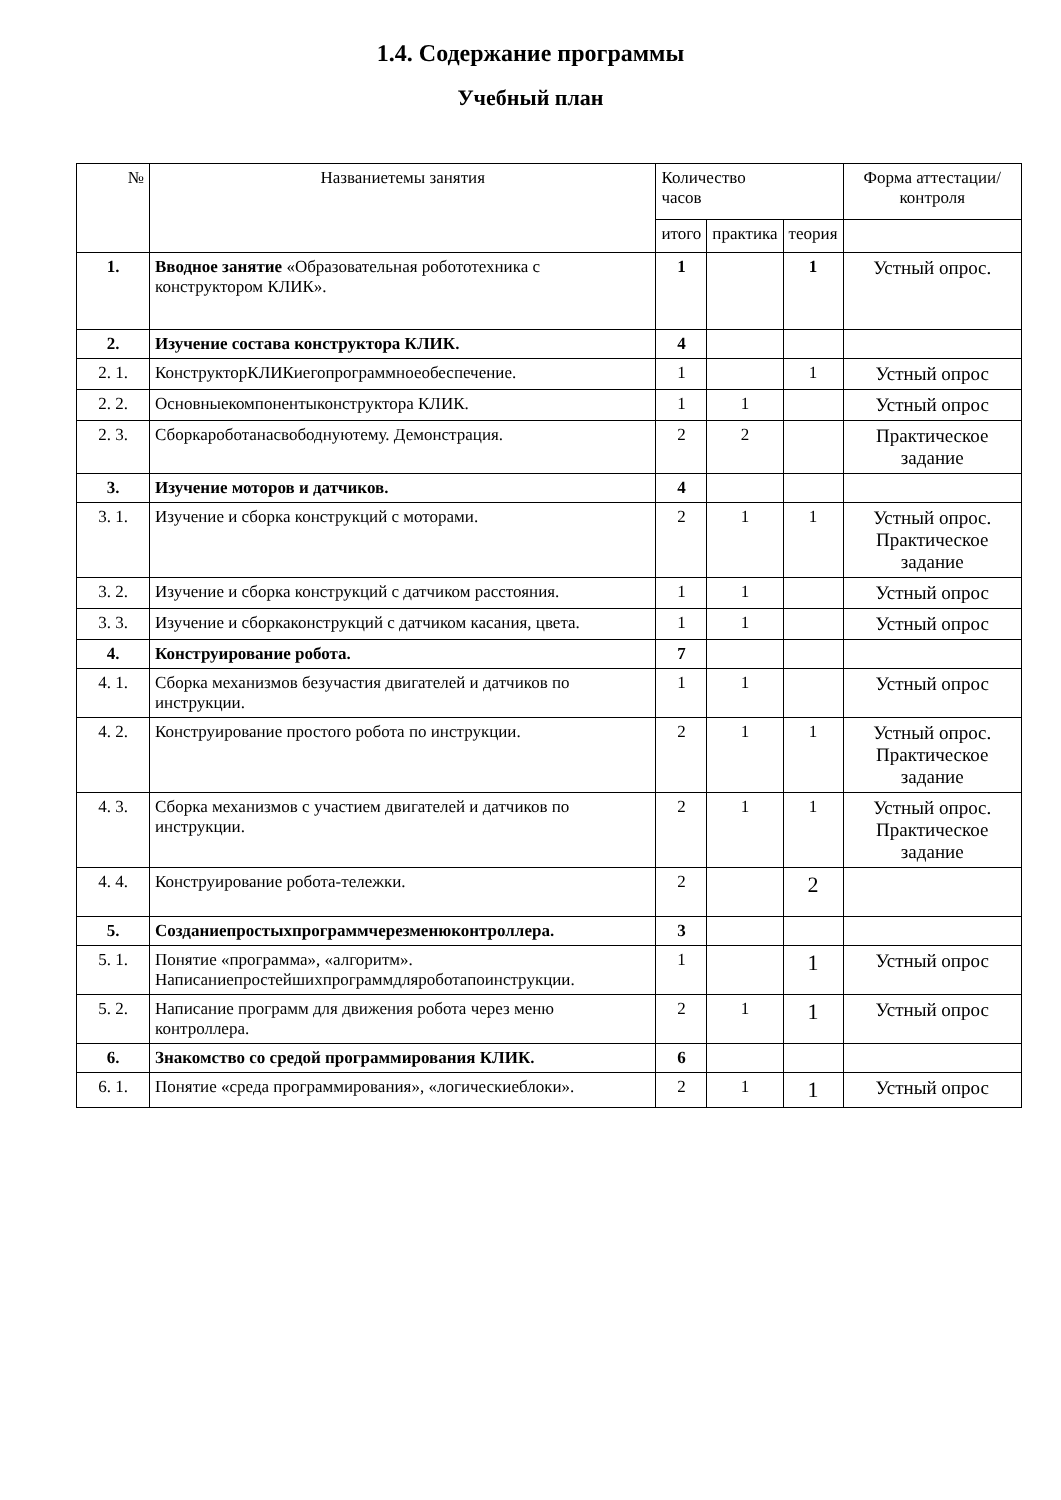1.4. Содержание программы
Учебный план
| № | Названиетемы занятия | Количество часов | | | Форма аттестации/ контроля |
| --- | --- | --- | --- | --- | --- |
| | | итого | практика | теория | |
| 1. | Вводное занятие «Образовательная робототехника с конструктором КЛИК». | 1 | | 1 | Устный опрос. |
| 2. | Изучение состава конструктора КЛИК. | 4 | | | |
| 2. 1. | КонструкторКЛИКиегопрограммноеобеспечение. | 1 | | 1 | Устный опрос |
| 2. 2. | Основныекомпонентыконструктора КЛИК. | 1 | 1 | | Устный опрос |
| 2. 3. | Сборкароботанасвободнуютему. Демонстрация. | 2 | 2 | | Практическое задание |
| 3. | Изучение моторов и датчиков. | 4 | | | |
| 3. 1. | Изучение и сборка конструкций с моторами. | 2 | 1 | 1 | Устный опрос. Практическое задание |
| 3. 2. | Изучение и сборка конструкций с датчиком расстояния. | 1 | 1 | | Устный опрос |
| 3. 3. | Изучение и сборкаконструкций с датчиком касания, цвета. | 1 | 1 | | Устный опрос |
| 4. | Конструирование робота. | 7 | | | |
| 4. 1. | Сборка механизмов безучастия двигателей и датчиков по инструкции. | 1 | 1 | | Устный опрос |
| 4. 2. | Конструирование простого робота по инструкции. | 2 | 1 | 1 | Устный опрос. Практическое задание |
| 4. 3. | Сборка механизмов с участием двигателей и датчиков по инструкции. | 2 | 1 | 1 | Устный опрос. Практическое задание |
| 4. 4. | Конструирование робота-тележки. | 2 | | 2 | |
| 5. | Созданиепростыхпрограммчерезменюконтроллера. | 3 | | | |
| 5. 1. | Понятие «программа», «алгоритм». Написаниепростейшихпрограммдляроботапоинструкции. | 1 | | 1 | Устный опрос |
| 5. 2. | Написание программ для движения робота через меню контроллера. | 2 | 1 | 1 | Устный опрос |
| 6. | Знакомство со средой программирования КЛИК. | 6 | | | |
| 6. 1. | Понятие «среда программирования», «логическиеблоки». | 2 | 1 | 1 | Устный опрос |